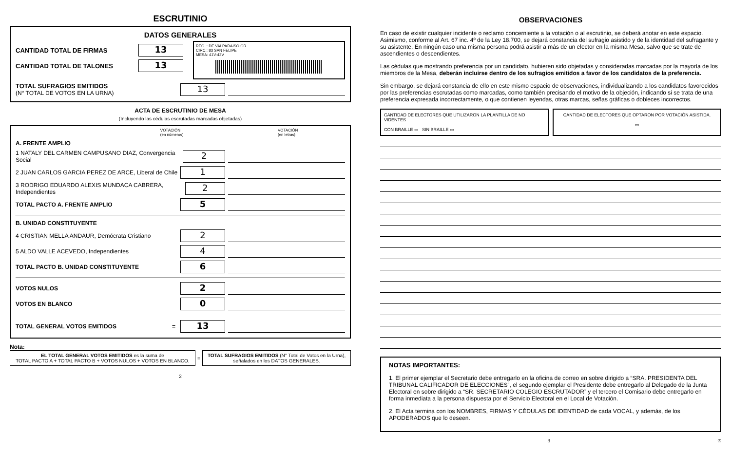ESCRUTINIO
DATOS GENERALES
CANTIDAD TOTAL DE FIRMAS 13
CANTIDAD TOTAL DE TALONES 13
REG..: DE VALPARAISO GR
CIRC.: 83 SAN FELIPE
MESA: 41V-42V
TOTAL SUFRAGIOS EMITIDOS
(N° TOTAL DE VOTOS EN LA URNA)
13
ACTA DE ESCRUTINIO DE MESA
(Incluyendo las cédulas escrutadas marcadas objetadas)
VOTACIÓN
(en números) VOTACIÓN
(en letras)
A. FRENTE AMPLIO
1 NATALY DEL CARMEN CAMPUSANO DIAZ, Convergencia Social 2
2 JUAN CARLOS GARCIA PEREZ DE ARCE, Liberal de Chile 1
3 RODRIGO EDUARDO ALEXIS MUNDACA CABRERA, Independientes 2
TOTAL PACTO A. FRENTE AMPLIO 5
B. UNIDAD CONSTITUYENTE
4 CRISTIAN MELLA ANDAUR, Demócrata Cristiano 2
5 ALDO VALLE ACEVEDO, Independientes 4
TOTAL PACTO B. UNIDAD CONSTITUYENTE 6
VOTOS NULOS 2
VOTOS EN BLANCO 0
TOTAL GENERAL VOTOS EMITIDOS = 13
Nota:
| EL TOTAL GENERAL VOTOS EMITIDOS es la suma de TOTAL PACTO A + TOTAL PACTO B + VOTOS NULOS + VOTOS EN BLANCO. | = | TOTAL SUFRAGIOS EMITIDOS (N° Total de Votos en la Urna), señalados en los DATOS GENERALES. |
2
OBSERVACIONES
En caso de existir cualquier incidente o reclamo concerniente a la votación o al escrutinio, se deberá anotar en este espacio. Asimismo, conforme al Art. 67 inc. 4º de la Ley 18.700, se dejará constancia del sufragio asistido y de la identidad del sufragante y su asistente. En ningún caso una misma persona podrá asistir a más de un elector en la misma Mesa, salvo que se trate de ascendientes o descendientes.
Las cédulas que mostrando preferencia por un candidato, hubieren sido objetadas y consideradas marcadas por la mayoría de los miembros de la Mesa, deberán incluirse dentro de los sufragios emitidos a favor de los candidatos de la preferencia.
Sin embargo, se dejará constancia de ello en este mismo espacio de observaciones, individualizando a los candidatos favorecidos por las preferencias escrutadas como marcadas, como también precisando el motivo de la objeción, indicando si se trata de una preferencia expresada incorrectamente, o que contienen leyendas, otras marcas, señas gráficas o dobleces incorrectos.
CANTIDAD DE ELECTORES QUE UTILIZARON LA PLANTILLA DE NO VIDENTES
CON BRAILLE ▭ SIN BRAILLE ▭
CANTIDAD DE ELECTORES QUE OPTARON POR VOTACIÓN ASISTIDA.
▭
NOTAS IMPORTANTES:
1. El primer ejemplar el Secretario debe entregarlo en la oficina de correo en sobre dirigido a “SRA. PRESIDENTA DEL TRIBUNAL CALIFICADOR DE ELECCIONES”, el segundo ejemplar el Presidente debe entregarlo al Delegado de la Junta Electoral en sobre dirigido a “SR. SECRETARIO COLEGIO ESCRUTADOR” y el tercero el Comisario debe entregarlo en forma inmediata a la persona dispuesta por el Servicio Electoral en el Local de Votación.
2. El Acta termina con los NOMBRES, FIRMAS Y CÉDULAS DE IDENTIDAD de cada VOCAL, y además, de los APODERADOS que lo deseen.
3 ®